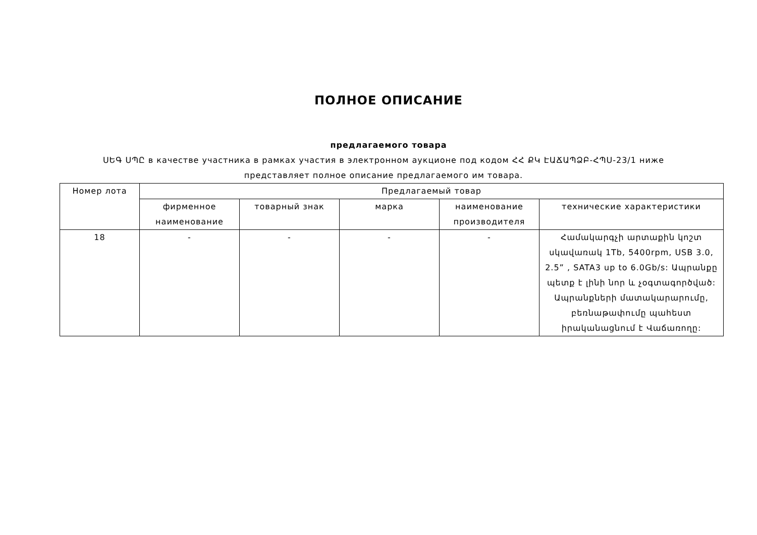ПОЛНОЕ ОПИСАНИЕ
предлагаемого товара
ՍԵԳ ՍՊԸ в качестве участника в рамках участия в электронном аукционе под кодом ՀՀ ՔԿ ԷԱՃԱՊՁԲ-ՀՊՍ-23/1 ниже представляет полное описание предлагаемого им товара.
| Номер лота | Предлагаемый товар | | | | |
| --- | --- | --- | --- | --- | --- |
| | фирменное наименование | товарный знак | марка | наименование производителя | технические характеристики |
| 18 | - | - | - | - | Համակարգչի արտաքին կոշտ սկավառակ 1Tb, 5400rpm, USB 3.0, 2.5” , SATA3 up to 6.0Gb/s: Ապրանքը պետք է լինի նոր և չօգտագործված: Ապրանքների մատակարարումը, բեռնաթափումը պահեստ իրականացնում է Վաճառողը: |